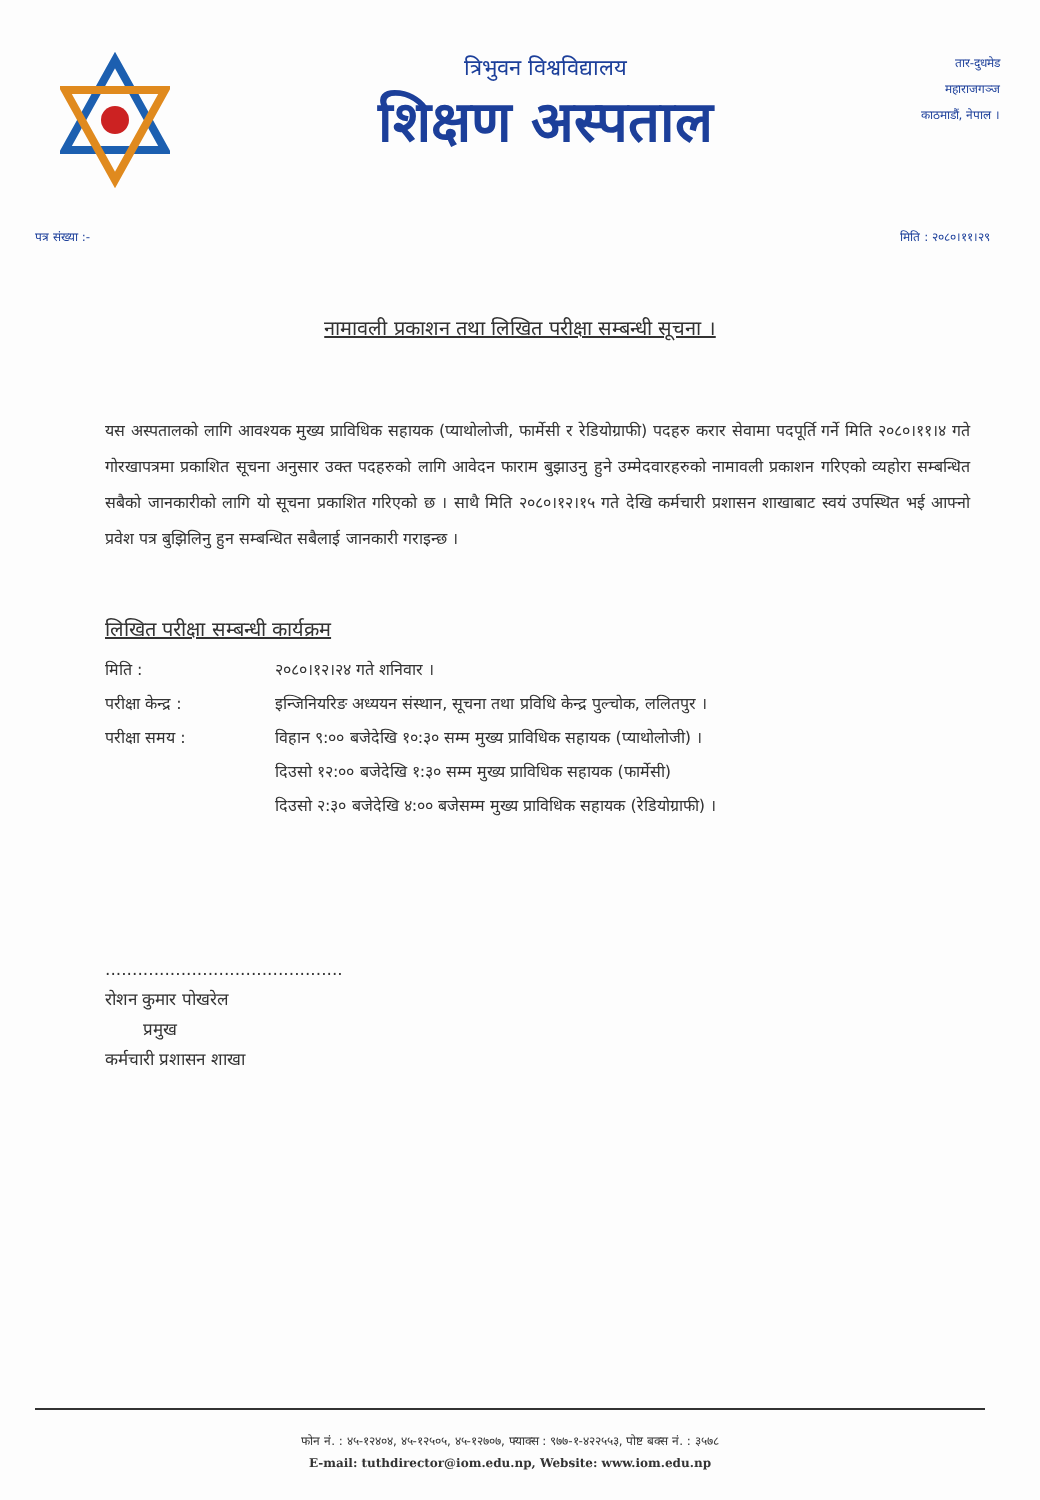त्रिभुवन विश्वविद्यालय
शिक्षण अस्पताल
तार-दुधमेड
महाराजगञ्ज
काठमाडौं, नेपाल ।
पत्र संख्या :- मिति : २०८०।११।२९
नामावली प्रकाशन तथा लिखित परीक्षा सम्बन्धी सूचना ।
यस अस्पतालको लागि आवश्यक मुख्य प्राविधिक सहायक (प्याथोलोजी, फार्मेसी र रेडियोग्राफी) पदहरु करार सेवामा पदपूर्ति गर्ने मिति २०८०।११।४ गते गोरखापत्रमा प्रकाशित सूचना अनुसार उक्त पदहरुको लागि आवेदन फाराम बुझाउनु हुने उम्मेदवारहरुको नामावली प्रकाशन गरिएको व्यहोरा सम्बन्धित सबैको जानकारीको लागि यो सूचना प्रकाशित गरिएको छ । साथै मिति २०८०।१२।१५ गते देखि कर्मचारी प्रशासन शाखाबाट स्वयं उपस्थित भई आफ्नो प्रवेश पत्र बुझिलिनु हुन सम्बन्धित सबैलाई जानकारी गराइन्छ ।
लिखित परीक्षा सम्बन्धी कार्यक्रम
| मिति : | २०८०।१२।२४ गते शनिवार । |
| परीक्षा केन्द्र : | इन्जिनियरिङ अध्ययन संस्थान, सूचना तथा प्रविधि केन्द्र पुल्चोक, ललितपुर । |
| परीक्षा समय : | विहान ९:०० बजेदेखि १०:३० सम्म मुख्य प्राविधिक सहायक (प्याथोलोजी) । |
| | दिउसो १२:०० बजेदेखि १:३० सम्म मुख्य प्राविधिक सहायक (फार्मेसी) |
| | दिउसो २:३० बजेदेखि ४:०० बजेसम्म मुख्य प्राविधिक सहायक (रेडियोग्राफी) । |
............................................
रोशन कुमार पोखरेल
प्रमुख
कर्मचारी प्रशासन शाखा
फोन नं. : ४५-१२४०४, ४५-१२५०५, ४५-१२७०७, फ्याक्स : ९७७-१-४२२५५३, पोष्ट बक्स नं. : ३५७८
E-mail: tuthdirector@iom.edu.np, Website: www.iom.edu.np